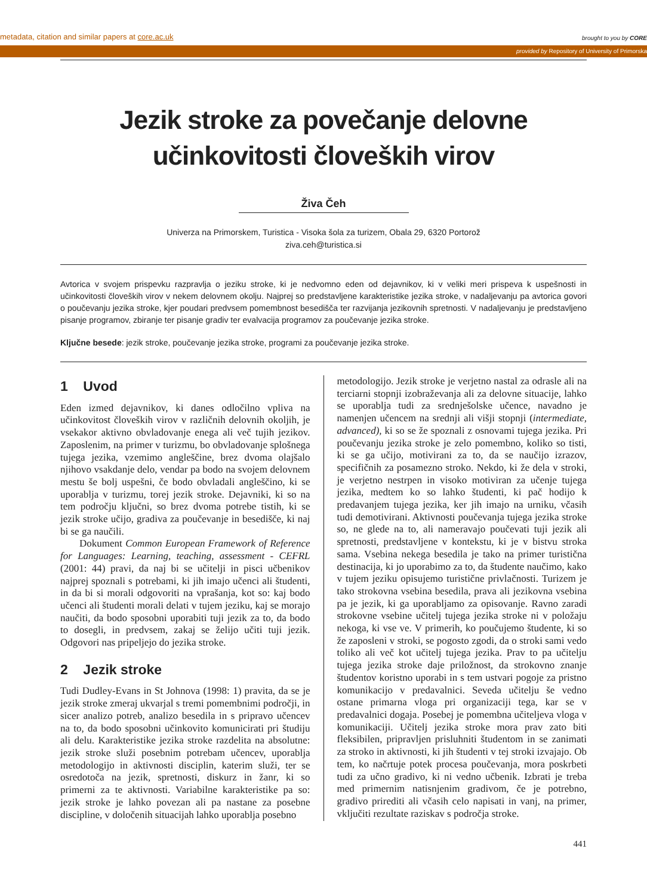metadata, citation and similar papers at core.ac.uk brought to you by CORE
provided by Repository of University of Primorska
Jezik stroke za povečanje delovne učinkovitosti človeških virov
Živa Čeh
Univerza na Primorskem, Turistica - Visoka šola za turizem, Obala 29, 6320 Portorož
ziva.ceh@turistica.si
Avtorica v svojem prispevku razpravlja o jeziku stroke, ki je nedvomno eden od dejavnikov, ki v veliki meri prispeva k uspešnosti in učinkovitosti človeških virov v nekem delovnem okolju. Najprej so predstavljene karakteristike jezika stroke, v nadaljevanju pa avtorica govori o poučevanju jezika stroke, kjer poudari predvsem pomembnost besedišča ter razvijanja jezikovnih spretnosti. V nadaljevanju je predstavljeno pisanje programov, zbiranje ter pisanje gradiv ter evalvacija programov za poučevanje jezika stroke.
Ključne besede: jezik stroke, poučevanje jezika stroke, programi za poučevanje jezika stroke.
1 Uvod
Eden izmed dejavnikov, ki danes odločilno vpliva na učinkovitost človeških virov v različnih delovnih okoljih, je vsekakor aktivno obvladovanje enega ali več tujih jezikov. Zaposlenim, na primer v turizmu, bo obvladovanje splošnega tujega jezika, vzemimo angleščine, brez dvoma olajšalo njihovo vsakdanje delo, vendar pa bodo na svojem delovnem mestu še bolj uspešni, če bodo obvladali angleščino, ki se uporablja v turizmu, torej jezik stroke. Dejavniki, ki so na tem področju ključni, so brez dvoma potrebe tistih, ki se jezik stroke učijo, gradiva za poučevanje in besedišče, ki naj bi se ga naučili.
Dokument Common European Framework of Reference for Languages: Learning, teaching, assessment - CEFRL (2001: 44) pravi, da naj bi se učitelji in pisci učbenikov najprej spoznali s potrebami, ki jih imajo učenci ali študenti, in da bi si morali odgovoriti na vprašanja, kot so: kaj bodo učenci ali študenti morali delati v tujem jeziku, kaj se morajo naučiti, da bodo sposobni uporabiti tuji jezik za to, da bodo to dosegli, in predvsem, zakaj se želijo učiti tuji jezik. Odgovori nas pripeljejo do jezika stroke.
2 Jezik stroke
Tudi Dudley-Evans in St Johnova (1998: 1) pravita, da se je jezik stroke zmeraj ukvarjal s tremi pomembnimi področji, in sicer analizo potreb, analizo besedila in s pripravo učencev na to, da bodo sposobni učinkovito komunicirati pri študiju ali delu. Karakteristike jezika stroke razdelita na absolutne: jezik stroke služi posebnim potrebam učencev, uporablja metodologijo in aktivnosti disciplin, katerim služi, ter se osredotoča na jezik, spretnosti, diskurz in žanr, ki so primerni za te aktivnosti. Variabilne karakteristike pa so: jezik stroke je lahko povezan ali pa nastane za posebne discipline, v določenih situacijah lahko uporablja posebno
metodologijo. Jezik stroke je verjetno nastal za odrasle ali na terciarni stopnji izobraževanja ali za delovne situacije, lahko se uporablja tudi za srednješolske učence, navadno je namenjen učencem na srednji ali višji stopnji (intermediate, advanced), ki so se že spoznali z osnovami tujega jezika. Pri poučevanju jezika stroke je zelo pomembno, koliko so tisti, ki se ga učijo, motivirani za to, da se naučijo izrazov, specifičnih za posamezno stroko. Nekdo, ki že dela v stroki, je verjetno nestrpen in visoko motiviran za učenje tujega jezika, medtem ko so lahko študenti, ki pač hodijo k predavanjem tujega jezika, ker jih imajo na urniku, včasih tudi demotivirani. Aktivnosti poučevanja tujega jezika stroke so, ne glede na to, ali nameravajo poučevati tuji jezik ali spretnosti, predstavljene v kontekstu, ki je v bistvu stroka sama. Vsebina nekega besedila je tako na primer turistična destinacija, ki jo uporabimo za to, da študente naučimo, kako v tujem jeziku opisujemo turistične privlačnosti. Turizem je tako strokovna vsebina besedila, prava ali jezikovna vsebina pa je jezik, ki ga uporabljamo za opisovanje. Ravno zaradi strokovne vsebine učitelj tujega jezika stroke ni v položaju nekoga, ki vse ve. V primerih, ko poučujemo študente, ki so že zaposleni v stroki, se pogosto zgodi, da o stroki sami vedo toliko ali več kot učitelj tujega jezika. Prav to pa učitelju tujega jezika stroke daje priložnost, da strokovno znanje študentov koristno uporabi in s tem ustvari pogoje za pristno komunikacijo v predavalnici. Seveda učitelju še vedno ostane primarna vloga pri organizaciji tega, kar se v predavalnici dogaja. Posebej je pomembna učiteljeva vloga v komunikaciji. Učitelj jezika stroke mora prav zato biti fleksibilen, pripravljen prisluhniti študentom in se zanimati za stroko in aktivnosti, ki jih študenti v tej stroki izvajajo. Ob tem, ko načrtuje potek procesa poučevanja, mora poskrbeti tudi za učno gradivo, ki ni vedno učbenik. Izbrati je treba med primernim natisnjenim gradivom, če je potrebno, gradivo prirediti ali včasih celo napisati in vanj, na primer, vključiti rezultate raziskav s področja stroke.
441